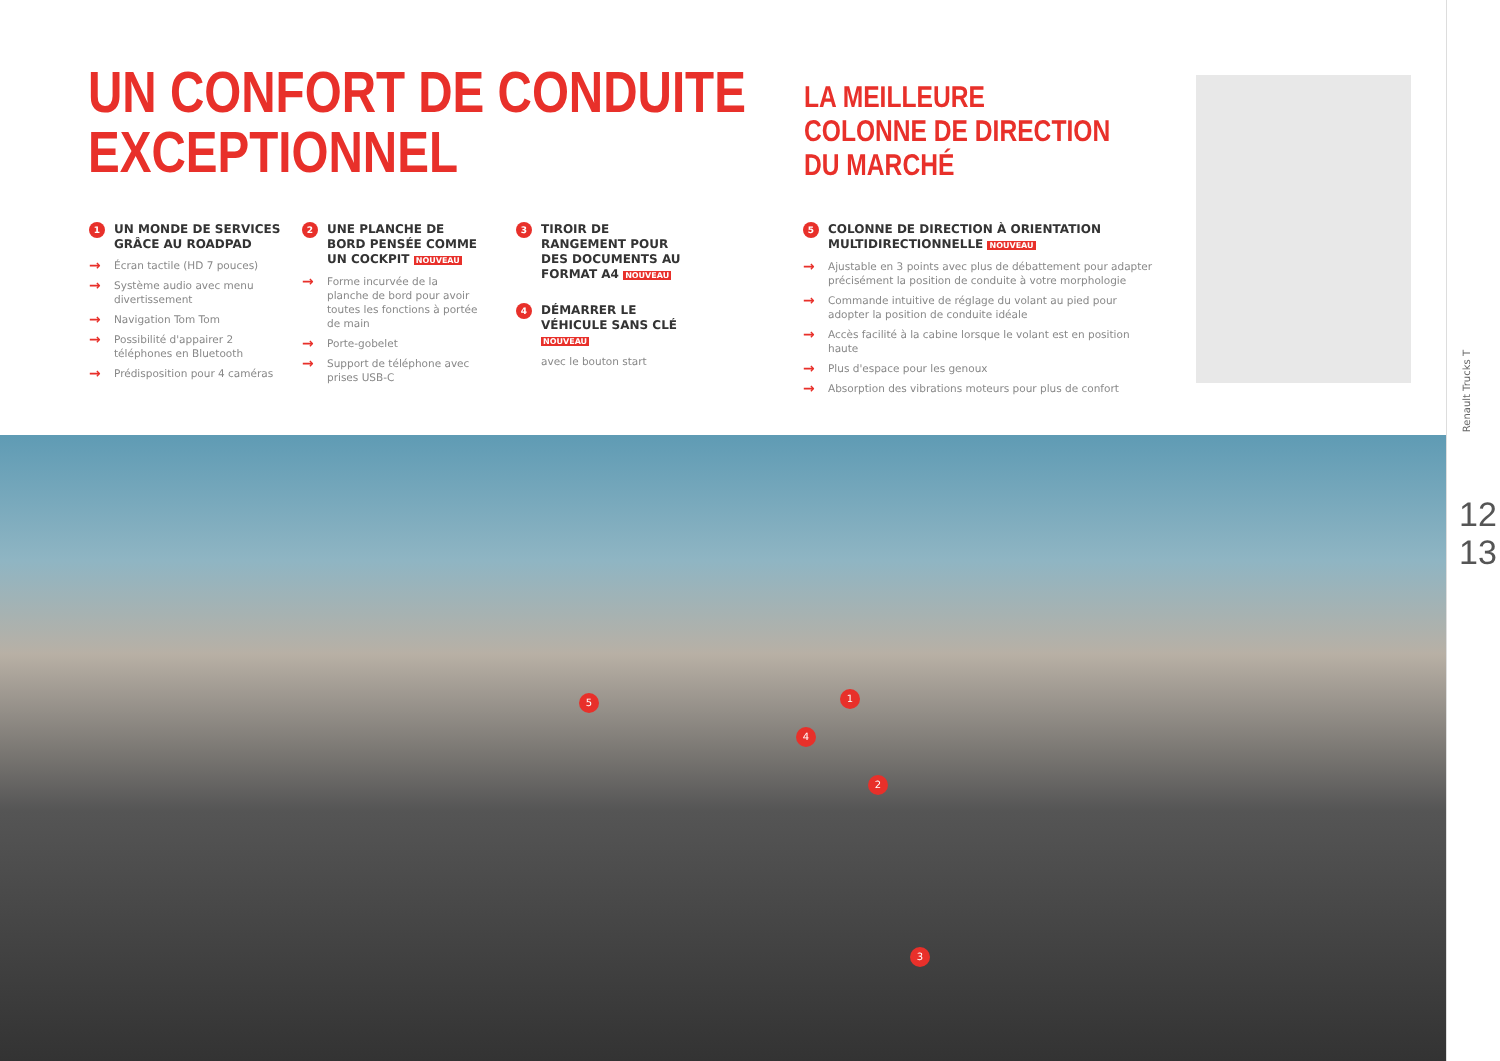UN CONFORT DE CONDUITE
EXCEPTIONNEL
LA MEILLEURE
COLONNE DE DIRECTION
DU MARCHÉ
1 UN MONDE DE SERVICES GRÂCE AU ROADPAD
→ Écran tactile (HD 7 pouces)
→ Système audio avec menu divertissement
→ Navigation Tom Tom
→ Possibilité d'appairer 2 téléphones en Bluetooth
→ Prédisposition pour 4 caméras
2 UNE PLANCHE DE BORD PENSÉE COMME UN COCKPIT NOUVEAU
→ Forme incurvée de la planche de bord pour avoir toutes les fonctions à portée de main
→ Porte-gobelet
→ Support de téléphone avec prises USB-C
3 TIROIR DE RANGEMENT POUR DES DOCUMENTS AU FORMAT A4 NOUVEAU
4 DÉMARRER LE VÉHICULE SANS CLÉ NOUVEAU
avec le bouton start
5 COLONNE DE DIRECTION À ORIENTATION MULTIDIRECTIONNELLE NOUVEAU
→ Ajustable en 3 points avec plus de débattement pour adapter précisément la position de conduite à votre morphologie
→ Commande intuitive de réglage du volant au pied pour adopter la position de conduite idéale
→ Accès facilité à la cabine lorsque le volant est en position haute
→ Plus d'espace pour les genoux
→ Absorption des vibrations moteurs pour plus de confort
5 1
4
2
3
Renault Trucks T
12
13